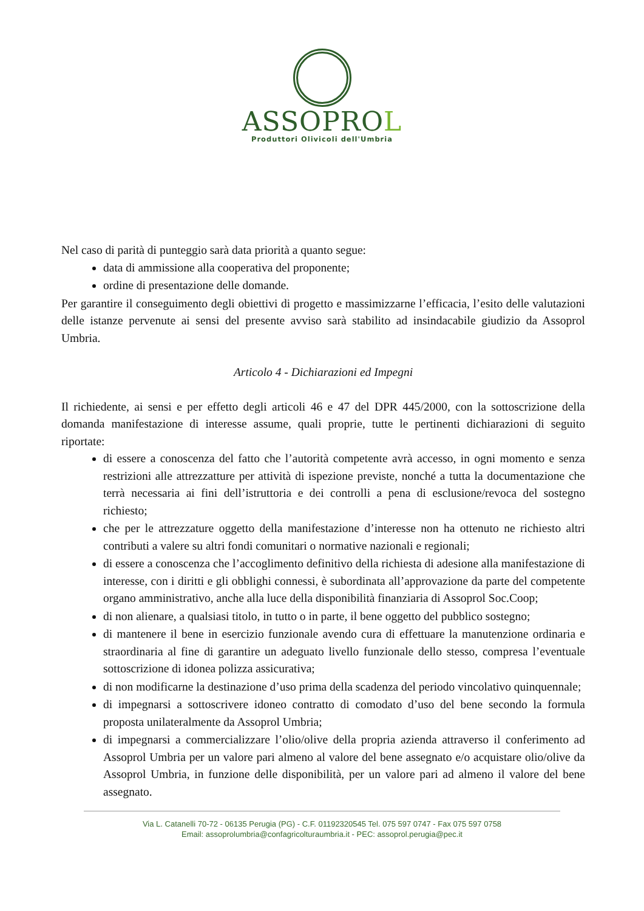ASSOPROL
Produttori Olivicoli dell'Umbria
Nel caso di parità di punteggio sarà data priorità a quanto segue:
data di ammissione alla cooperativa del proponente;
ordine di presentazione delle domande.
Per garantire il conseguimento degli obiettivi di progetto e massimizzarne l’efficacia, l’esito delle valutazioni delle istanze pervenute ai sensi del presente avviso sarà stabilito ad insindacabile giudizio da Assoprol Umbria.
Articolo 4 - Dichiarazioni ed Impegni
Il richiedente, ai sensi e per effetto degli articoli 46 e 47 del DPR 445/2000, con la sottoscrizione della domanda manifestazione di interesse assume, quali proprie, tutte le pertinenti dichiarazioni di seguito riportate:
di essere a conoscenza del fatto che l’autorità competente avrà accesso, in ogni momento e senza restrizioni alle attrezzatture per attività di ispezione previste, nonché a tutta la documentazione che terrà necessaria ai fini dell’istruttoria e dei controlli a pena di esclusione/revoca del sostegno richiesto;
che per le attrezzature oggetto della manifestazione d’interesse non ha ottenuto ne richiesto altri contributi a valere su altri fondi comunitari o normative nazionali e regionali;
di essere a conoscenza che l’accoglimento definitivo della richiesta di adesione alla manifestazione di interesse, con i diritti e gli obblighi connessi, è subordinata all’approvazione da parte del competente organo amministrativo, anche alla luce della disponibilità finanziaria di Assoprol Soc.Coop;
di non alienare, a qualsiasi titolo, in tutto o in parte, il bene oggetto del pubblico sostegno;
di mantenere il bene in esercizio funzionale avendo cura di effettuare la manutenzione ordinaria e straordinaria al fine di garantire un adeguato livello funzionale dello stesso, compresa l’eventuale sottoscrizione di idonea polizza assicurativa;
di non modificarne la destinazione d’uso prima della scadenza del periodo vincolativo quinquennale;
di impegnarsi a sottoscrivere idoneo contratto di comodato d’uso del bene secondo la formula proposta unilateralmente da Assoprol Umbria;
di impegnarsi a commercializzare l’olio/olive della propria azienda attraverso il conferimento ad Assoprol Umbria per un valore pari almeno al valore del bene assegnato e/o acquistare olio/olive da Assoprol Umbria, in funzione delle disponibilità, per un valore pari ad almeno il valore del bene assegnato.
Via L. Catanelli 70-72 - 06135 Perugia (PG) - C.F. 01192320545 Tel. 075 597 0747 - Fax 075 597 0758
Email: assoprolumbria@confagricolturaumbria.it - PEC: assoprol.perugia@pec.it